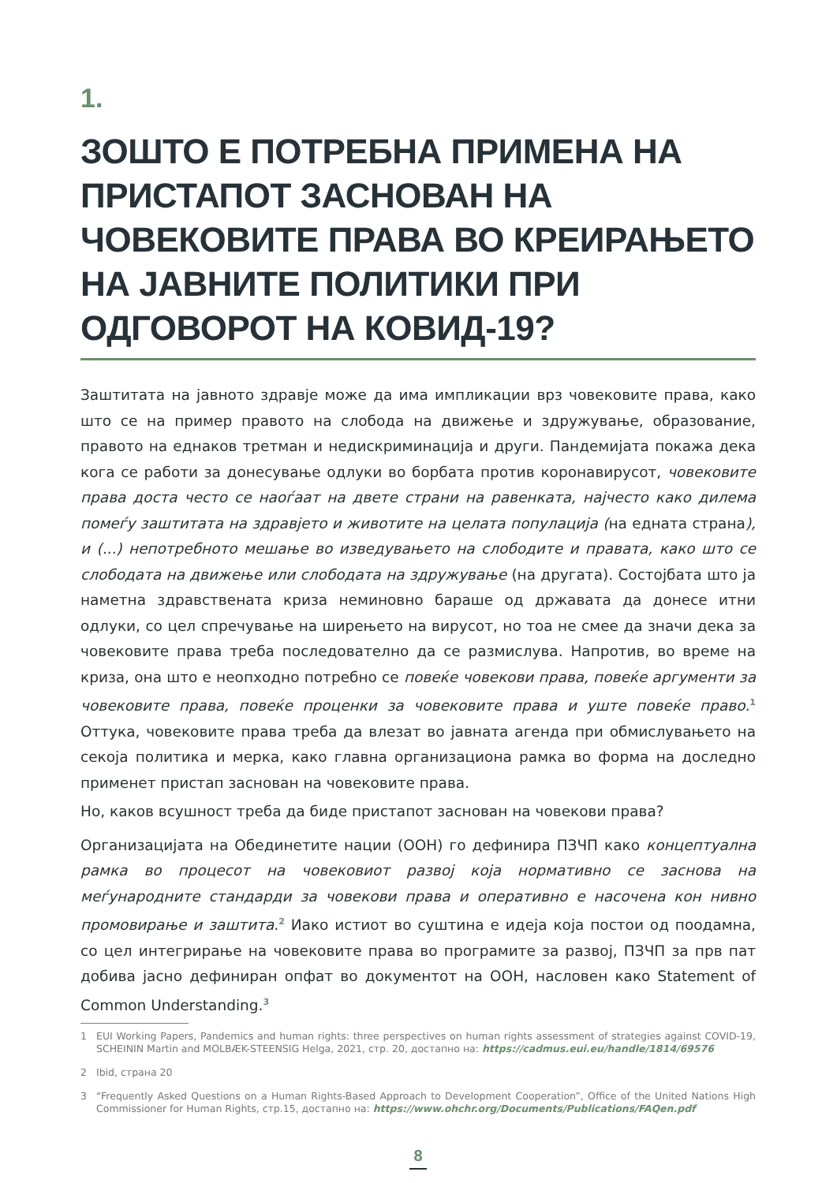1.
ЗОШТО Е ПОТРЕБНА ПРИМЕНА НА ПРИСТАПОТ ЗАСНОВАН НА ЧОВЕКОВИТЕ ПРАВА ВО КРЕИРАЊЕТО НА ЈАВНИТЕ ПОЛИТИКИ ПРИ ОДГОВОРОТ НА КОВИД-19?
Заштитата на јавното здравје може да има импликации врз човековите права, како што се на пример правото на слобода на движење и здружување, образование, правото на еднаков третман и недискриминација и други. Пандемијата покажа дека кога се работи за донесување одлуки во борбата против коронавирусот, човековите права доста често се наоѓаат на двете страни на равенката, најчесто како дилема помеѓу заштитата на здравјето и животите на целата популација (на едната страна), и (...) непотребното мешање во изведувањето на слободите и правата, како што се слободата на движење или слободата на здружување (на другата). Состојбата што ја наметна здравствената криза неминовно бараше од државата да донесе итни одлуки, со цел спречување на ширењето на вирусот, но тоа не смее да значи дека за човековите права треба последователно да се размислува. Напротив, во време на криза, она што е неопходно потребно се повеќе човекови права, повеќе аргументи за човековите права, повеќе проценки за човековите права и уште повеќе право.<sup>1</sup> Оттука, човековите права треба да влезат во јавната агенда при обмислувањето на секоја политика и мерка, како главна организациона рамка во форма на доследно применет пристап заснован на човековите права.
Но, каков всушност треба да биде пристапот заснован на човекови права?
Организацијата на Обединетите нации (ООН) го дефинира ПЗЧП како концептуална рамка во процесот на човековиот развој која нормативно се заснова на меѓународните стандарди за човекови права и оперативно е насочена кон нивно промовирање и заштита.<sup>2</sup> Иако истиот во суштина е идеја која постои од поодамна, со цел интегрирање на човековите права во програмите за развој, ПЗЧП за прв пат добива јасно дефиниран опфат во документот на ООН, насловен како Statement of Common Understanding.<sup>3</sup>
1 EUI Working Papers, Pandemics and human rights: three perspectives on human rights assessment of strategies against COVID-19, SCHEININ Martin and MOLBÆK-STEENSIG Helga, 2021, стр. 20, достапно на: https://cadmus.eui.eu/handle/1814/69576
2 Ibid, страна 20
3 “Frequently Asked Questions on a Human Rights-Based Approach to Development Cooperation”, Office of the United Nations High Commissioner for Human Rights, стр.15, достапно на: https://www.ohchr.org/Documents/Publications/FAQen.pdf
8